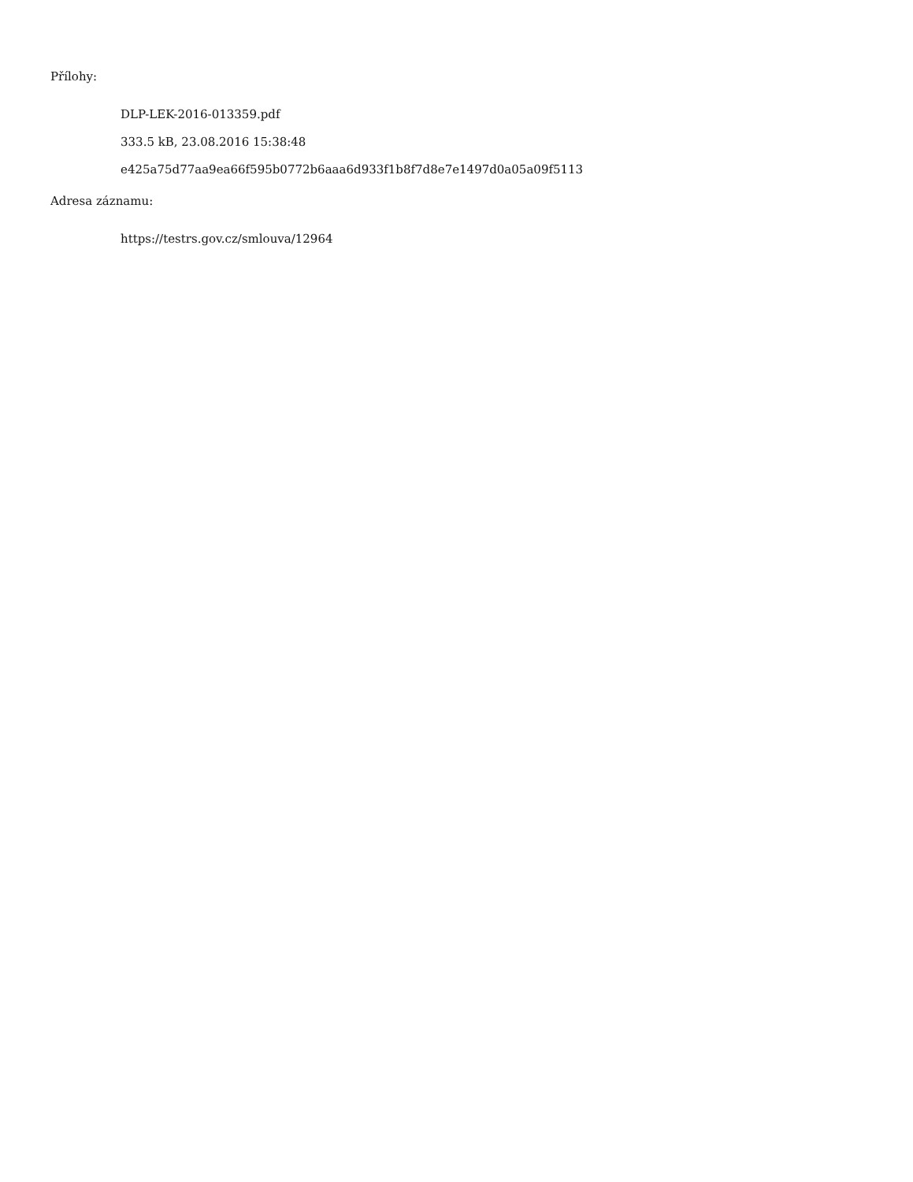Přílohy:
DLP-LEK-2016-013359.pdf
333.5 kB, 23.08.2016 15:38:48
e425a75d77aa9ea66f595b0772b6aaa6d933f1b8f7d8e7e1497d0a05a09f5113
Adresa záznamu:
https://testrs.gov.cz/smlouva/12964